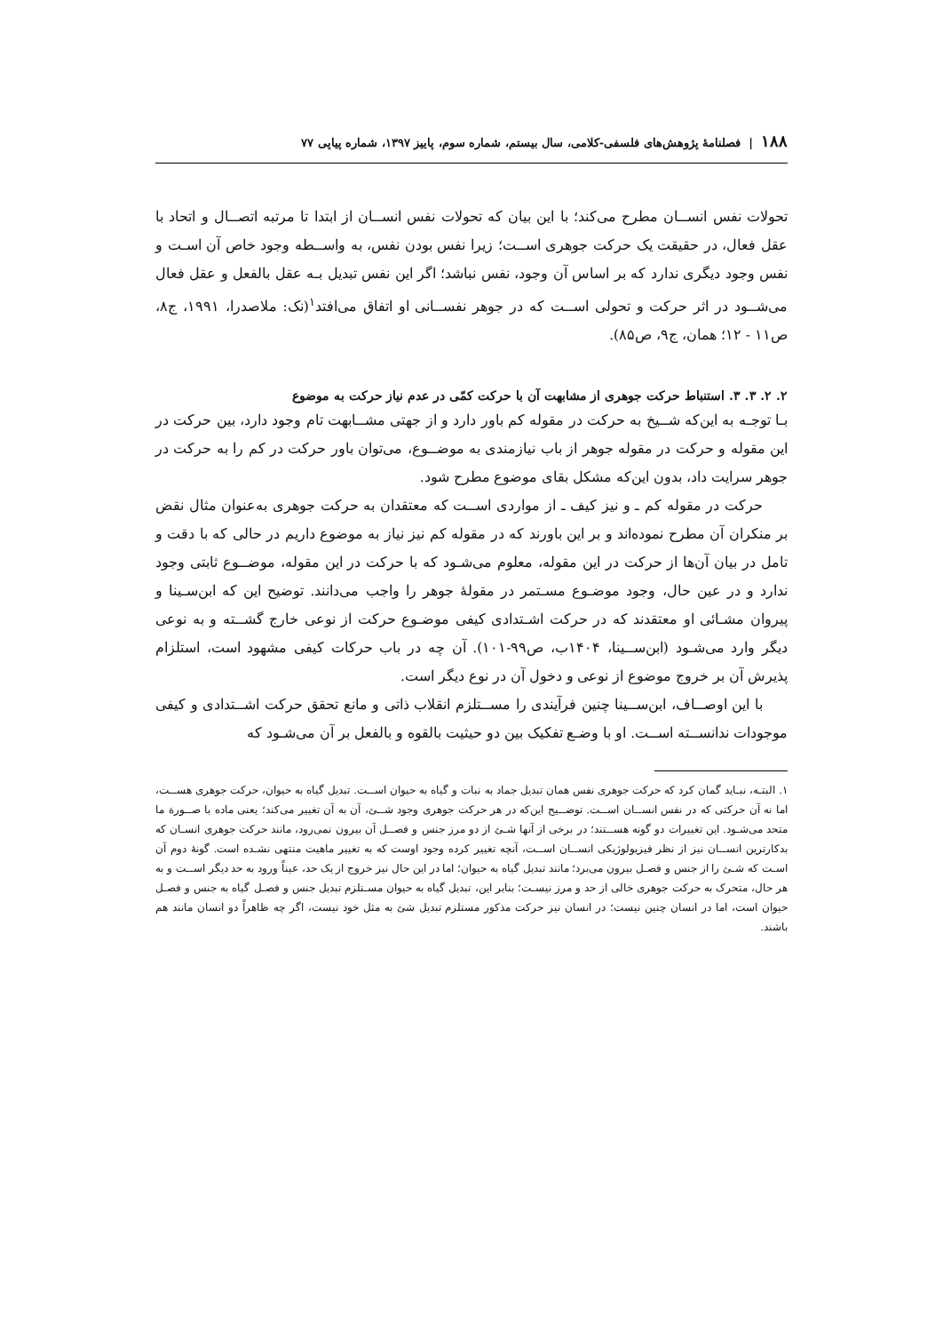۱۸۸ | فصلنامهٔ پژوهش‌های فلسفی-کلامی، سال بیستم، شماره سوم، پاییز ۱۳۹۷، شماره پیاپی ۷۷
تحولات نفس انســان مطرح می‌کند؛ با این بیان که تحولات نفس انســان از ابتدا تا مرتبه اتصــال و اتحاد با عقل فعال، در حقیقت یک حرکت جوهری اســت؛ زیرا نفس بودن نفس، به واســطه وجود خاص آن اسـت و نفس وجود دیگری ندارد که بر اساس آن وجود، نفس نباشد؛ اگر این نفس تبدیل بـه عقل بالفعل و عقل فعال می‌شــود در اثر حرکت و تحولی اســت که در جوهر نفســانی او اتفاق می‌افتد<sup>۱</sup>(نک: ملاصدرا، ۱۹۹۱، ج۸، ص۱۱ - ۱۲؛ همان، ج۹، ص۸۵).
۲. ۲. ۳. ۳. استنباط حرکت جوهری از مشابهت آن با حرکت کمّی در عدم نیاز حرکت به موضوع
بـا توجـه به این‌که شــیخ به حرکت در مقوله کم باور دارد و از جهتی مشــابهت تام وجود دارد، بین حرکت در این مقوله و حرکت در مقوله جوهر از باب نیازمندی به موضــوع، می‌توان باور حرکت در کم را به حرکت در جوهر سرایت داد، بدون این‌که مشکل بقای موضوع مطرح شود.
حرکت در مقوله کم ـ و نیز کیف ـ از مواردی اســت که معتقدان به حرکت جوهری به‌عنوان مثال نقض بر منکران آن مطرح نموده‌اند و بر این باورند که در مقوله کم نیز نیاز به موضوع داریم در حالی که با دقت و تامل در بیان آن‌ها از حرکت در این مقوله، معلوم می‌شـود که با حرکت در این مقوله، موضــوع ثابتی وجود ندارد و در عین حال، وجود موضـوع مسـتمر در مقولهٔ جوهر را واجب می‌دانند. توضیح این که ابن‌سـینا و پیروان مشـائی او معتقدند که در حرکت اشـتدادی کیفی موضـوع حرکت از نوعی خارج گشــته و به نوعی دیگر وارد می‌شـود (ابن‌ســینا، ۱۴۰۴ب، ص۹۹-۱۰۱). آن چه در باب حرکات کیفی مشهود است، استلزام پذیرش آن بر خروج موضوع از نوعی و دخول آن در نوع دیگر است.
با این اوصــاف، ابن‌ســینا چنین فرآیندی را مســتلزم انقلاب ذاتی و مانع تحقق حرکت اشــتدادی و کیفی موجودات ندانســته اســت. او با وضـع تفکیک بین دو حیثیت بالقوه و بالفعل بر آن می‌شـود که
۱. البتـه، نبـاید گمان کرد که حرکت جوهری نفس همان تبدیل جماد به نبات و گیاه به حیوان اســت. تبدیل گیاه به حیوان، حرکت جوهری هســت، اما نه آن حرکتی که در نفس انســان اســت. توضــیح این‌که در هر حرکت جوهری وجود شــئ، آن به آن تغییر می‌کند؛ یعنی ماده با صــورة ما متحد می‌شـود. این تغییرات دو گونه هســتند؛ در برخی از آنها شـئ از دو مرز جنس و فصــل آن بیرون نمی‌رود، مانند حرکت جوهری انسـان که بدکارترین انســان نیز از نظر فیزیولوژیکی انســان اســت، آنچه تغییر کرده وجود اوست که به تغییر ماهیت منتهی نشـده است. گونهٔ دوم آن اسـت که شـئ را از جنس و فصـل بیرون می‌برد؛ مانند تبدیل گیاه به حیوان؛ اما در این حال نیز خروج از یک حد، عیناً ورود به حد دیگر اســت و به هر حال، متحرک به حرکت جوهری خالی از حد و مرز نیسـت؛ بنابر این، تبدیل گیاه به حیوان مسـتلزم تبدیل جنس و فصـل گیاه به جنس و فصـل حیوان است، اما در انسان چنین نیست؛ در انسان نیز حرکت مذکور مستلزم تبدیل شئ به مثل خود نیست، اگر چه ظاهراً دو انسان مانند هم باشند.